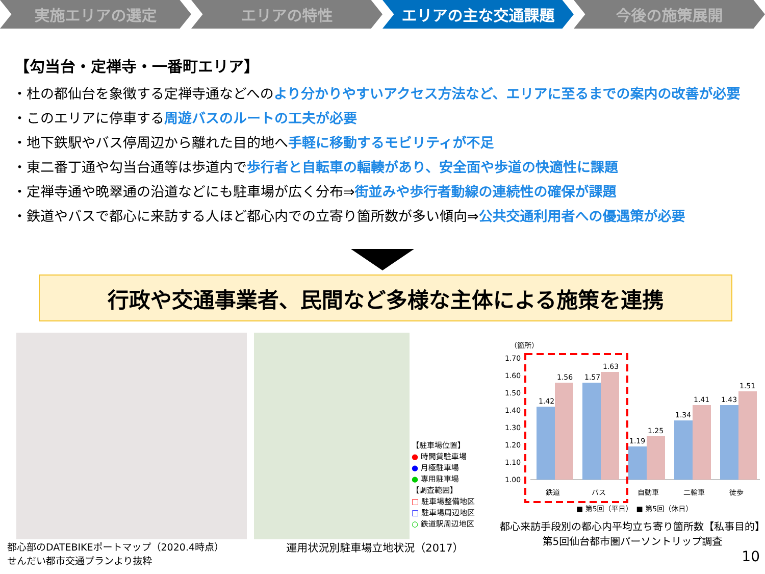実施エリアの選定 エリアの特性 エリアの主な交通課題 今後の施策展開
【勾当台・定禅寺・一番町エリア】
・杜の都仙台を象徴する定禅寺通などへのより分かりやすいアクセス方法など、エリアに至るまでの案内の改善が必要
・このエリアに停車する周遊バスのルートの工夫が必要
・地下鉄駅やバス停周辺から離れた目的地へ手軽に移動するモビリティが不足
・東二番丁通や勾当台通等は歩道内で歩行者と自転車の輻輳があり、安全面や歩道の快適性に課題
・定禅寺通や晩翠通の沿道などにも駐車場が広く分布⇒街並みや歩行者動線の連続性の確保が課題
・鉄道やバスで都心に来訪する人ほど都心内での立寄り箇所数が多い傾向⇒公共交通利用者への優遇策が必要
行政や交通事業者、民間など多様な主体による施策を連携
都心部のDATEBIKEポートマップ（2020.4時点）
せんだい都市交通プランより抜粋
【駐車場位置】
● 時間貸駐車場
● 月極駐車場
● 専用駐車場
【調査範囲】
□ 駐車場整備地区
□ 駐車場周辺地区
○ 鉄道駅周辺地区
運用状況別駐車場立地状況（2017）
（箇所）
1.70
1.60
1.50
1.40
1.30
1.20
1.10
1.00
1.42
1.56
1.57
1.63
1.19
1.25
1.34
1.41
1.43
1.51
鉄道
バス
自動車
二輪車
徒歩
■ 第5回（平日）　■ 第5回（休日）
都心来訪手段別の都心内平均立ち寄り箇所数【私事目的】
第5回仙台都市圏パーソントリップ調査
10